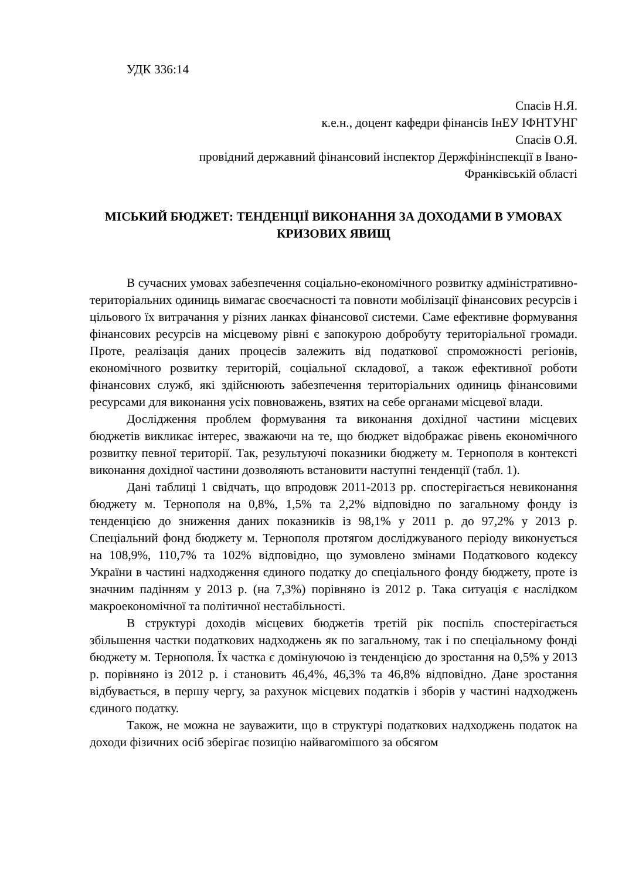УДК 336:14
Спасів Н.Я.
к.е.н., доцент кафедри фінансів ІнЕУ ІФНТУНГ
Спасів О.Я.
провідний державний фінансовий інспектор Держфінінспекції в Івано-
Франківській області
МІСЬКИЙ БЮДЖЕТ: ТЕНДЕНЦІЇ ВИКОНАННЯ ЗА ДОХОДАМИ В УМОВАХ КРИЗОВИХ ЯВИЩ
В сучасних умовах забезпечення соціально-економічного розвитку адміністративно-територіальних одиниць вимагає своєчасності та повноти мобілізації фінансових ресурсів і цільового їх витрачання у різних ланках фінансової системи. Саме ефективне формування фінансових ресурсів на місцевому рівні є запокурою добробуту територіальної громади. Проте, реалізація даних процесів залежить від податкової спроможності регіонів, економічного розвитку територій, соціальної складової, а також ефективної роботи фінансових служб, які здійснюють забезпечення територіальних одиниць фінансовими ресурсами для виконання усіх повноважень, взятих на себе органами місцевої влади.
Дослідження проблем формування та виконання дохідної частини місцевих бюджетів викликає інтерес, зважаючи на те, що бюджет відображає рівень економічного розвитку певної території. Так, результуючі показники бюджету м. Тернополя в контексті виконання дохідної частини дозволяють встановити наступні тенденції (табл. 1).
Дані таблиці 1 свідчать, що впродовж 2011-2013 рр. спостерігається невиконання бюджету м. Тернополя на 0,8%, 1,5% та 2,2% відповідно по загальному фонду із тенденцією до зниження даних показників із 98,1% у 2011 р. до 97,2% у 2013 р. Спеціальний фонд бюджету м. Тернополя протягом досліджуваного періоду виконується на 108,9%, 110,7% та 102% відповідно, що зумовлено змінами Податкового кодексу України в частині надходження єдиного податку до спеціального фонду бюджету, проте із значним падінням у 2013 р. (на 7,3%) порівняно із 2012 р. Така ситуація є наслідком макроекономічної та політичної нестабільності.
В структурі доходів місцевих бюджетів третій рік поспіль спостерігається збільшення частки податкових надходжень як по загальному, так і по спеціальному фонді бюджету м. Тернополя. Їх частка є домінуючою із тенденцією до зростання на 0,5% у 2013 р. порівняно із 2012 р. і становить 46,4%, 46,3% та 46,8% відповідно. Дане зростання відбувається, в першу чергу, за рахунок місцевих податків і зборів у частині надходжень єдиного податку.
Також, не можна не зауважити, що в структурі податкових надходжень податок на доходи фізичних осіб зберігає позицію найвагомішого за обсягом